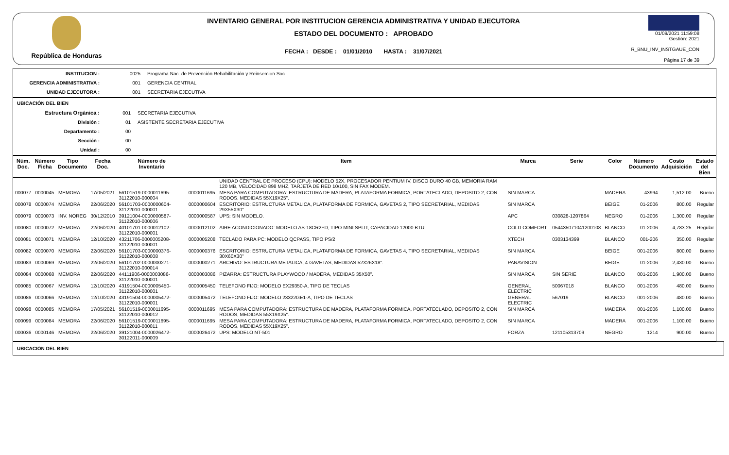República de Honduras INVENTARIO GENERAL POR INSTITUCION GERENCIA ADMINISTRATIVA Y UNIDAD EJECUTORA
ESTADO DEL DOCUMENTO : APROBADO
FECHA : DESDE : 01/01/2010 HASTA : 31/07/2021
01/09/2021 11:59:08
Gestión: 2021
R_BNU_INV_INSTGAUE_CON
Página 17 de 39
| INSTITUCION : | 0025 | Programa Nac. de Prevención Rehabilitación y Reinsercion Soc |
| GERENCIA ADMINISTRATIVA : | 001 | GERENCIA CENTRAL |
| UNIDAD EJECUTORA : | 001 | SECRETARIA EJECUTIVA |
| UBICACIÓN DEL BIEN | | |
| Estructura Orgánica : | 001 | SECRETARIA EJECUTIVA |
| División : | 01 | ASISTENTE SECRETARIA EJECUTIVA |
| Departamento : | 00 | |
| Sección : | 00 | |
| Unidad : | 00 | |
| Núm. Doc. | Número Ficha | Tipo Documento | Fecha Doc. | Número de Inventario | Item | | Marca | Serie | Color | Número Documento | Costo Adquisición | Estado del Bien |
| --- | --- | --- | --- | --- | --- | --- | --- | --- | --- | --- | --- | --- |
| | | | | | | UNIDAD CENTRAL DE PROCESO (CPU): MODELO 52X, PROCESADOR PENTIUM IV, DISCO DURO 40 GB, MEMORIA RAM 120 MB, VELOCIDAD 898 MHZ, TARJETA DE RED 10/100, SIN FAX MODEM. | | | | | | |
| 000077 | 0000045 | MEMORA | 17/05/2021 | 56101519-0000011695-31122010-000004 | 0000011695 | MESA PARA COMPUTADORA: ESTRUCTURA DE MADERA, PLATAFORMA FORMICA, PORTATECLADO, DEPOSITO 2, CON RODOS, MEDIDAS 55X19X25". | SIN MARCA | | MADERA | 43994 | 1,512.00 | Bueno |
| 000078 | 0000074 | MEMORA | 22/06/2020 | 56101703-0000000604-31122010-000001 | 0000000604 | ESCRITORIO: ESTRUCTURA METALICA, PLATAFORMA DE FORMICA, GAVETAS 2, TIPO SECRETARIAL, MEDIDAS 29X55X30" | SIN MARCA | | BEIGE | 01-2006 | 800.00 | Regular |
| 000079 | 0000073 | INV. NOREG | 30/12/2010 | 39121004-0000000587-31122010-000006 | 0000000587 | UPS: SIN MODELO. | APC | 030828-1207864 | NEGRO | 01-2006 | 1,300.00 | Regular |
| 000080 | 0000072 | MEMORA | 22/06/2020 | 40101701-0000012102-31122010-000001 | 0000012102 | AIRE ACONDICIONADO: MODELO AS-18CR2FD, TIPO MINI SPLIT, CAPACIDAD 12000 BTU | COLD COMFORT | 054435071041200108 | BLANCO | 01-2006 | 4,783.25 | Regular |
| 000081 | 0000071 | MEMORA | 12/10/2020 | 43211706-0000005208-31122010-000001 | 0000005208 | TECLADO PARA PC: MODELO QCPASS, TIPO PS/2 | XTECH | 0303134399 | BLANCO | 001-206 | 350.00 | Regular |
| 000082 | 0000070 | MEMORA | 22/06/2020 | 56101703-0000000376-31122010-000008 | 0000000376 | ESCRITORIO: ESTRUCTURA METALICA, PLATAFORMA DE FORMICA, GAVETAS 4, TIPO SECRETARIAL, MEDIDAS 30X60X30" | SIN MARCA | | BEIGE | 001-2006 | 800.00 | Bueno |
| 000083 | 0000069 | MEMORA | 22/06/2020 | 56101702-0000000271-31122010-000014 | 0000000271 | ARCHIVO: ESTRUCTURA METALICA, 4 GAVETAS, MEDIDAS 52X26X18". | PANAVISION | | BEIGE | 01-2006 | 2,430.00 | Bueno |
| 000084 | 0000068 | MEMORA | 22/06/2020 | 44111906-0000003086-31122010-000001 | 0000003086 | PIZARRA: ESTRUCTURA PLAYWOOD / MADERA, MEDIDAS 35X50". | SIN MARCA | SIN SERIE | BLANCO | 001-2006 | 1,900.00 | Bueno |
| 000085 | 0000067 | MEMORA | 12/10/2020 | 43191504-0000005450-31122010-000001 | 0000005450 | TELEFONO FIJO: MODELO EX29350-A, TIPO DE TECLAS | GENERAL ELECTRIC | 50067018 | BLANCO | 001-2006 | 480.00 | Bueno |
| 000086 | 0000066 | MEMORA | 12/10/2020 | 43191504-0000005472-31122010-000001 | 0000005472 | TELEFONO FIJO: MODELO 23322GE1-A, TIPO DE TECLAS | GENERAL ELECTRIC | 567019 | BLANCO | 001-2006 | 480.00 | Bueno |
| 000098 | 0000085 | MEMORA | 17/05/2021 | 56101519-0000011695-31122010-000012 | 0000011695 | MESA PARA COMPUTADORA: ESTRUCTURA DE MADERA, PLATAFORMA FORMICA, PORTATECLADO, DEPOSITO 2, CON RODOS, MEDIDAS 55X19X25". | SIN MARCA | | MADERA | 001-2006 | 1,100.00 | Bueno |
| 000099 | 0000084 | MEMORA | 22/06/2020 | 56101519-0000011695-31122010-000011 | 0000011695 | MESA PARA COMPUTADORA: ESTRUCTURA DE MADERA, PLATAFORMA FORMICA, PORTATECLADO, DEPOSITO 2, CON RODOS, MEDIDAS 55X19X25". | SIN MARCA | | MADERA | 001-2006 | 1,100.00 | Bueno |
| 000036 | 0000146 | MEMORA | 22/06/2020 | 39121004-0000026472-30122011-000009 | 0000026472 | UPS: MODELO NT-501 | FORZA | 121105313709 | NEGRO | 1214 | 900.00 | Bueno |
UBICACIÓN DEL BIEN